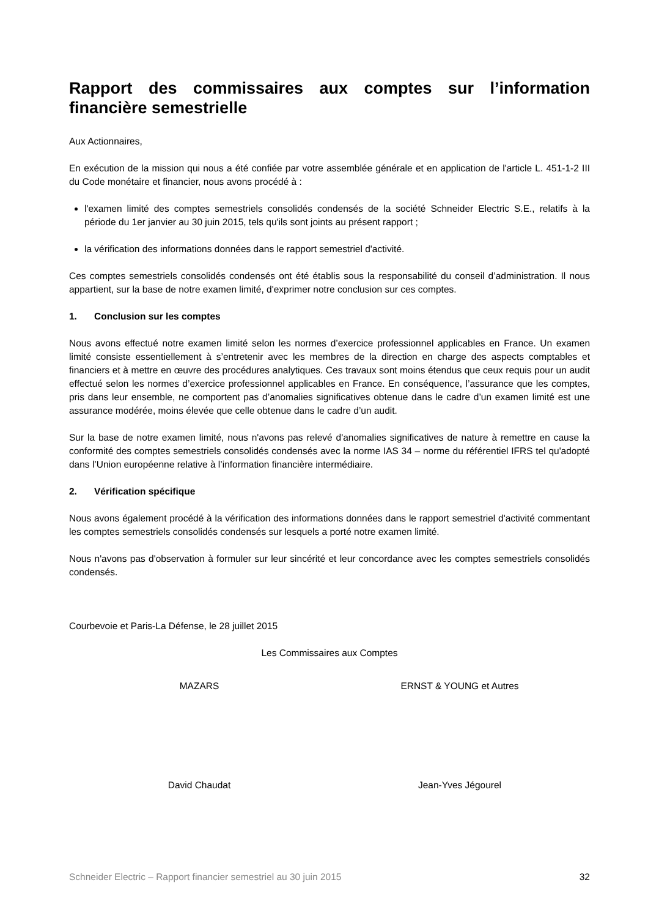Rapport des commissaires aux comptes sur l’information financière semestrielle
Aux Actionnaires,
En exécution de la mission qui nous a été confiée par votre assemblée générale et en application de l'article L. 451-1-2 III du Code monétaire et financier, nous avons procédé à :
l'examen limité des comptes semestriels consolidés condensés de la société Schneider Electric S.E., relatifs à la période du 1er janvier au 30 juin 2015, tels qu'ils sont joints au présent rapport ;
la vérification des informations données dans le rapport semestriel d'activité.
Ces comptes semestriels consolidés condensés ont été établis sous la responsabilité du conseil d’administration. Il nous appartient, sur la base de notre examen limité, d'exprimer notre conclusion sur ces comptes.
1. Conclusion sur les comptes
Nous avons effectué notre examen limité selon les normes d’exercice professionnel applicables en France. Un examen limité consiste essentiellement à s’entretenir avec les membres de la direction en charge des aspects comptables et financiers et à mettre en œuvre des procédures analytiques. Ces travaux sont moins étendus que ceux requis pour un audit effectué selon les normes d’exercice professionnel applicables en France. En conséquence, l’assurance que les comptes, pris dans leur ensemble, ne comportent pas d’anomalies significatives obtenue dans le cadre d’un examen limité est une assurance modérée, moins élevée que celle obtenue dans le cadre d’un audit.
Sur la base de notre examen limité, nous n'avons pas relevé d'anomalies significatives de nature à remettre en cause la conformité des comptes semestriels consolidés condensés avec la norme IAS 34 – norme du référentiel IFRS tel qu'adopté dans l’Union européenne relative à l’information financière intermédiaire.
2. Vérification spécifique
Nous avons également procédé à la vérification des informations données dans le rapport semestriel d'activité commentant les comptes semestriels consolidés condensés sur lesquels a porté notre examen limité.
Nous n'avons pas d'observation à formuler sur leur sincérité et leur concordance avec les comptes semestriels consolidés condensés.
Courbevoie et Paris-La Défense, le 28 juillet 2015
Les Commissaires aux Comptes
MAZARS ERNST & YOUNG et Autres
David Chaudat Jean-Yves Jégourel
Schneider Electric – Rapport financier semestriel au 30 juin 2015 32